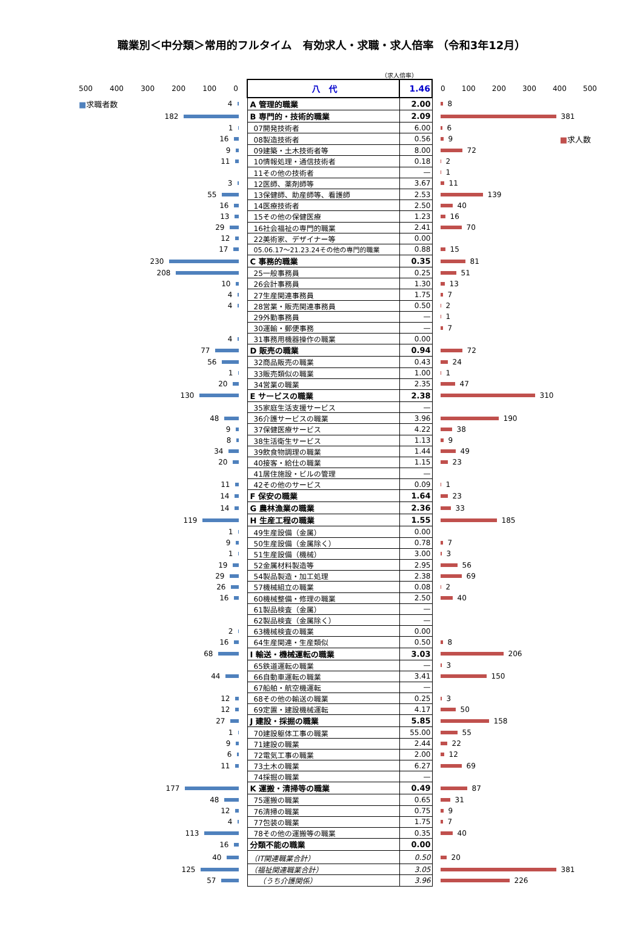職業別＜中分類＞常用的フルタイム　有効求人・求職・求人倍率 （令和3年12月）
（求人倍率）
| 500 400 300 200 100 0 | 八 代 | 1.46 | 0 100 200 300 400 500 |
| ■ 求職者数 4 | A 管理的職業 | 2.00 | 8 |
| 182 | B 専門的・技術的職業 | 2.09 | 381 |
| 1 | 07開発技術者 | 6.00 | 6 |
| 16 | 08製造技術者 | 0.56 | 9 ■ 求人数 |
| 9 | 09建築・土木技術者等 | 8.00 | 72 |
| 11 | 10情報処理・通信技術者 | 0.18 | 2 |
| | 11その他の技術者 | — | 1 |
| 3 | 12医師、薬剤師等 | 3.67 | 11 |
| 55 | 13保健師、助産師等、看護師 | 2.53 | 139 |
| 16 | 14医療技術者 | 2.50 | 40 |
| 13 | 15その他の保健医療 | 1.23 | 16 |
| 29 | 16社会福祉の専門的職業 | 2.41 | 70 |
| 12 | 22美術家、デザイナー等 | 0.00 | |
| 17 | 05.06.17～21.23.24その他の専門的職業 | 0.88 | 15 |
| 230 | C 事務的職業 | 0.35 | 81 |
| 208 | 25一般事務員 | 0.25 | 51 |
| 10 | 26会計事務員 | 1.30 | 13 |
| 4 | 27生産関連事務員 | 1.75 | 7 |
| 4 | 28営業・販売関連事務員 | 0.50 | 2 |
| | 29外勤事務員 | — | 1 |
| | 30運輸・郵便事務 | — | 7 |
| 4 | 31事務用機器操作の職業 | 0.00 | |
| 77 | D 販売の職業 | 0.94 | 72 |
| 56 | 32商品販売の職業 | 0.43 | 24 |
| 1 | 33販売類似の職業 | 1.00 | 1 |
| 20 | 34営業の職業 | 2.35 | 47 |
| 130 | E サービスの職業 | 2.38 | 310 |
| | 35家庭生活支援サービス | — | |
| 48 | 36介護サービスの職業 | 3.96 | 190 |
| 9 | 37保健医療サービス | 4.22 | 38 |
| 8 | 38生活衛生サービス | 1.13 | 9 |
| 34 | 39飲食物調理の職業 | 1.44 | 49 |
| 20 | 40接客・給仕の職業 | 1.15 | 23 |
| | 41居住施設・ビルの管理 | — | |
| 11 | 42その他のサービス | 0.09 | 1 |
| 14 | F 保安の職業 | 1.64 | 23 |
| 14 | G 農林漁業の職業 | 2.36 | 33 |
| 119 | H 生産工程の職業 | 1.55 | 185 |
| 1 | 49生産設備（金属） | 0.00 | |
| 9 | 50生産設備（金属除く） | 0.78 | 7 |
| 1 | 51生産設備（機械） | 3.00 | 3 |
| 19 | 52金属材料製造等 | 2.95 | 56 |
| 29 | 54製品製造・加工処理 | 2.38 | 69 |
| 26 | 57機械組立の職業 | 0.08 | 2 |
| 16 | 60機械整備・修理の職業 | 2.50 | 40 |
| | 61製品検査（金属） | — | |
| | 62製品検査（金属除く） | — | |
| 2 | 63機械検査の職業 | 0.00 | |
| 16 | 64生産関連・生産類似 | 0.50 | 8 |
| 68 | I 輸送・機械運転の職業 | 3.03 | 206 |
| | 65鉄道運転の職業 | — | 3 |
| 44 | 66自動車運転の職業 | 3.41 | 150 |
| | 67船舶・航空機運転 | — | |
| 12 | 68その他の輸送の職業 | 0.25 | 3 |
| 12 | 69定置・建設機械運転 | 4.17 | 50 |
| 27 | J 建設・採掘の職業 | 5.85 | 158 |
| 1 | 70建設躯体工事の職業 | 55.00 | 55 |
| 9 | 71建設の職業 | 2.44 | 22 |
| 6 | 72電気工事の職業 | 2.00 | 12 |
| 11 | 73土木の職業 | 6.27 | 69 |
| | 74採掘の職業 | — | |
| 177 | K 運搬・清掃等の職業 | 0.49 | 87 |
| 48 | 75運搬の職業 | 0.65 | 31 |
| 12 | 76清掃の職業 | 0.75 | 9 |
| 4 | 77包装の職業 | 1.75 | 7 |
| 113 | 78その他の運搬等の職業 | 0.35 | 40 |
| 16 | 分類不能の職業 | 0.00 | |
| 40 | （IT関連職業合計） | 0.50 | 20 |
| 125 | （福祉関連職業合計） | 3.05 | 381 |
| 57 | （うち介護関係） | 3.96 | 226 |